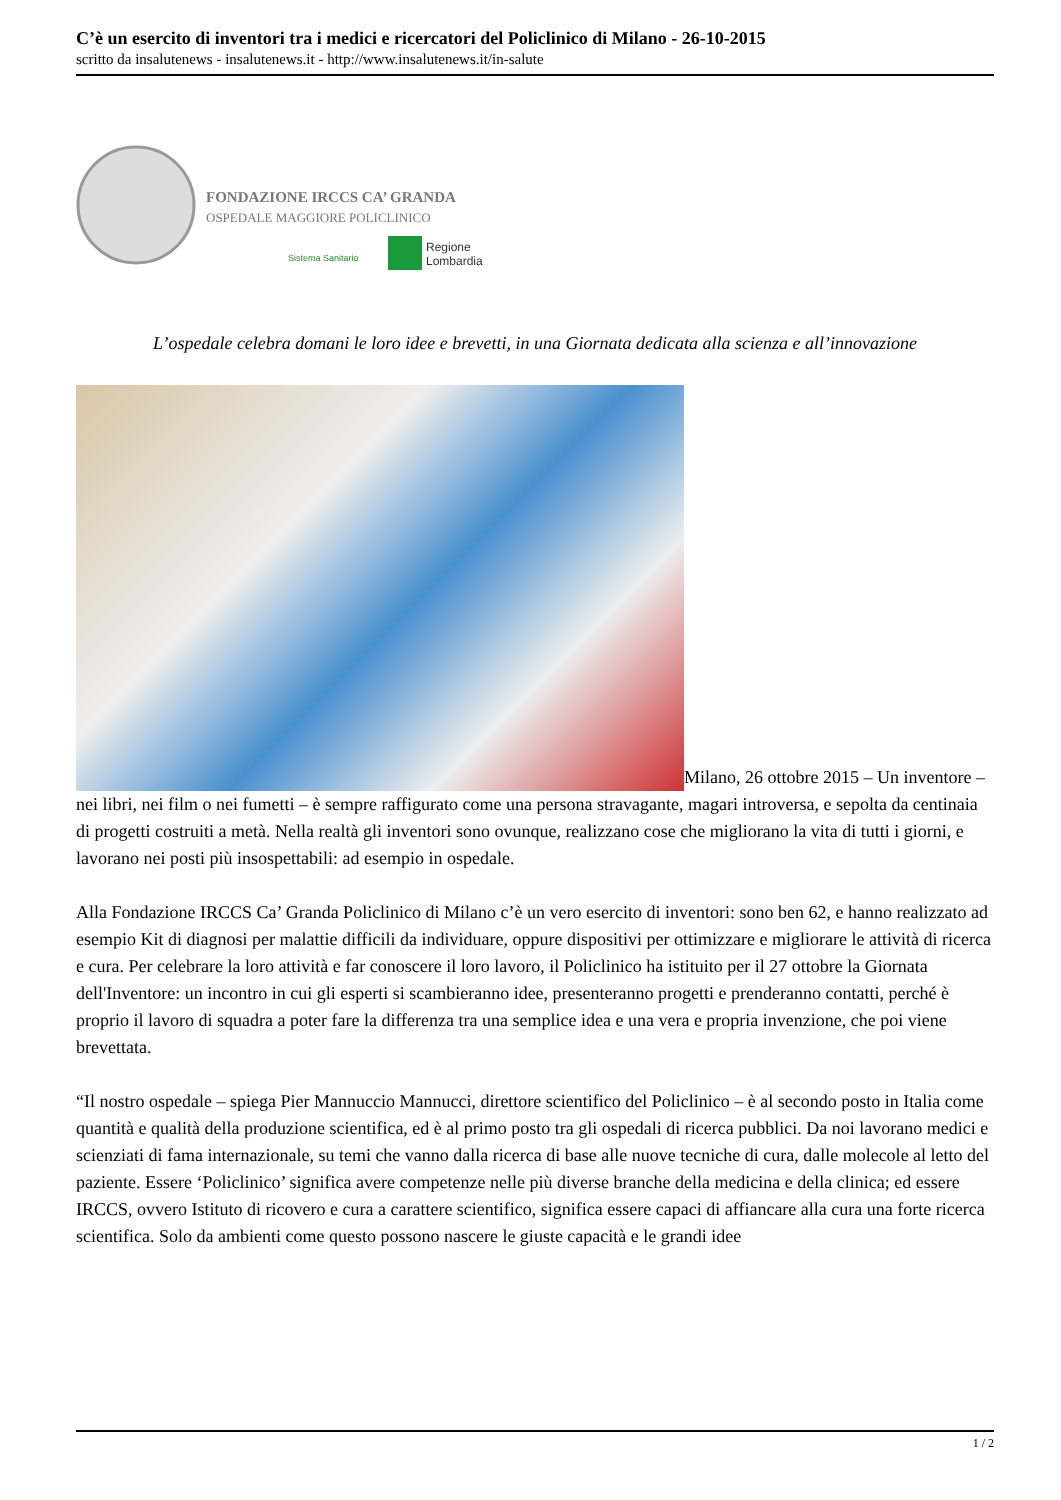C’è un esercito di inventori tra i medici e ricercatori del Policlinico di Milano - 26-10-2015
scritto da insalutenews - insalutenews.it - http://www.insalutenews.it/in-salute
FONDAZIONE IRCCS CA’ GRANDA
OSPEDALE MAGGIORE POLICLINICO
Sistema Sanitario
Regione
Lombardia
L’ospedale celebra domani le loro idee e brevetti, in una Giornata dedicata alla scienza e all’innovazione
Milano, 26 ottobre 2015 – Un inventore – nei libri, nei film o nei fumetti – è sempre raffigurato come una persona stravagante, magari introversa, e sepolta da centinaia di progetti costruiti a metà. Nella realtà gli inventori sono ovunque, realizzano cose che migliorano la vita di tutti i giorni, e lavorano nei posti più insospettabili: ad esempio in ospedale.
Alla Fondazione IRCCS Ca’ Granda Policlinico di Milano c’è un vero esercito di inventori: sono ben 62, e hanno realizzato ad esempio Kit di diagnosi per malattie difficili da individuare, oppure dispositivi per ottimizzare e migliorare le attività di ricerca e cura. Per celebrare la loro attività e far conoscere il loro lavoro, il Policlinico ha istituito per il 27 ottobre la Giornata dell'Inventore: un incontro in cui gli esperti si scambieranno idee, presenteranno progetti e prenderanno contatti, perché è proprio il lavoro di squadra a poter fare la differenza tra una semplice idea e una vera e propria invenzione, che poi viene brevettata.
“Il nostro ospedale – spiega Pier Mannuccio Mannucci, direttore scientifico del Policlinico – è al secondo posto in Italia come quantità e qualità della produzione scientifica, ed è al primo posto tra gli ospedali di ricerca pubblici. Da noi lavorano medici e scienziati di fama internazionale, su temi che vanno dalla ricerca di base alle nuove tecniche di cura, dalle molecole al letto del paziente. Essere ‘Policlinico’ significa avere competenze nelle più diverse branche della medicina e della clinica; ed essere IRCCS, ovvero Istituto di ricovero e cura a carattere scientifico, significa essere capaci di affiancare alla cura una forte ricerca scientifica. Solo da ambienti come questo possono nascere le giuste capacità e le grandi idee
1 / 2